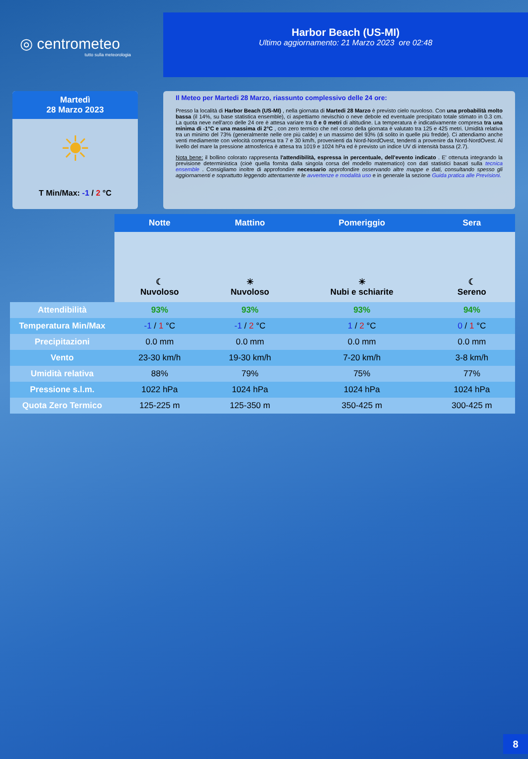◎ centrometeo
tutto sulla meteorologia
Harbor Beach (US-MI)
Ultimo aggiornamento: 21 Marzo 2023 ore 02:48
Martedì
28 Marzo 2023
☀
T Min/Max: -1 / 2 °C
Il Meteo per Martedi 28 Marzo, riassunto complessivo delle 24 ore:
Presso la località di Harbor Beach (US-MI) , nella giornata di Martedi 28 Marzo è previsto cielo nuvoloso. Con una probabilità molto bassa (il 14%, su base statistica ensemble), ci aspettiamo nevischio o neve debole ed eventuale precipitato totale stimato in 0.3 cm. La quota neve nell'arco delle 24 ore è attesa variare tra 0 e 0 metri di altitudine. La temperatura è indicativamente compresa tra una minima di -1°C e una massima di 2°C , con zero termico che nel corso della giornata è valutato tra 125 e 425 metri. Umidità relativa tra un minimo del 73% (generalmente nelle ore più calde) e un massimo del 93% (di solito in quelle più fredde). Ci attendiamo anche venti mediamente con velocità compresa tra 7 e 30 km/h, provenienti da Nord-NordOvest, tendenti a provenire da Nord-NordOvest. Al livello del mare la pressione atmosferica è attesa tra 1019 e 1024 hPa ed è previsto un indice UV di intensità bassa (2.7).
Nota bene: il bollino colorato rappresenta l'attendibilità, espressa in percentuale, dell'evento indicato . E' ottenuta integrando la previsione deterministica (cioè quella fornita dalla singola corsa del modello matematico) con dati statistici basati sulla tecnica ensemble . Consigliamo inoltre di approfondire necessario approfondire osservando altre mappe e dati, consultando spesso gli aggiornamenti e soprattutto leggendo attentamente le avvertenze e modalità uso e in generale la sezione Guida pratica alle Previsioni.
| | Notte | Mattino | Pomeriggio | Sera |
| --- | --- | --- | --- | --- |
| | ☾ Nuvoloso | ☀ Nuvoloso | ☀ Nubi e schiarite | ☾ Sereno |
| Attendibilità | 93% | 93% | 93% | 94% |
| Temperatura Min/Max | -1 / 1 °C | -1 / 2 °C | 1 / 2 °C | 0 / 1 °C |
| Precipitazioni | 0.0 mm | 0.0 mm | 0.0 mm | 0.0 mm |
| Vento | 23-30 km/h | 19-30 km/h | 7-20 km/h | 3-8 km/h |
| Umidità relativa | 88% | 79% | 75% | 77% |
| Pressione s.l.m. | 1022 hPa | 1024 hPa | 1024 hPa | 1024 hPa |
| Quota Zero Termico | 125-225 m | 125-350 m | 350-425 m | 300-425 m |
8